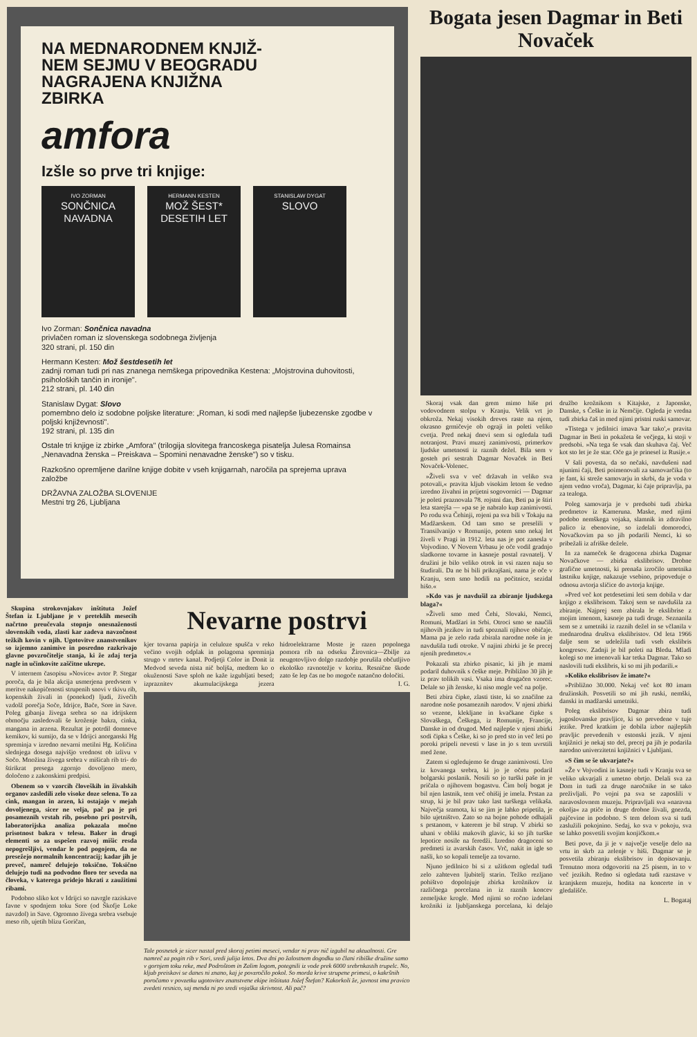NA MEDNARODNEM KNJIŽ-
NEM SEJMU V BEOGRADU
NAGRAJENA KNJIŽNA
ZBIRKA
amfora
Izšle so prve tri knjige:
IVO ZORMAN
SONČNICA NAVADNA
HERMANN KESTEN
MOŽ ŠEST* DESETIH LET
STANISLAW DYGAT
SLOVO
Ivo Zorman: Sončnica navadna
privlačen roman iz slovenskega sodobnega življenja
320 strani, pl. 150 din
Hermann Kesten: Mož šestdesetih let
zadnji roman tudi pri nas znanega nemškega pripovednika Kestena: „Mojstrovina duhovitosti, psiholoških tančin in ironije".
212 strani, pl. 140 din
Stanislaw Dygat: Slovo
pomembno delo iz sodobne poljske literature: „Roman, ki sodi med najlepše ljubezenske zgodbe v poljski književnosti".
192 strani, pl. 135 din
Ostale tri knjige iz zbirke „Amfora" (trilogija slovitega francoskega pisatelja Julesa Romainsa „Nenavadna ženska – Preiskava – Spomini nenavadne ženske") so v tisku.
Razkošno opremljene darilne knjige dobite v vseh knjigarnah, naročila pa sprejema uprava založbe
DRŽAVNA ZALOŽBA SLOVENIJE
Mestni trg 26, Ljubljana
Bogata jesen Dagmar in Beti Novaček
Skoraj vsak dan grem mimo hiše pri vodovodnem stolpu v Kranju. Velik vrt jo obkroža. Nekaj visokih dreves raste na njem, okrasno grmičevje ob ograji in poleti veliko cvetja. Pred nekaj dnevi sem si ogledala tudi notranjost. Pravi muzej zanimivosti, primerkov ljudske umetnosti iz raznih dežel. Bila sem v gosteh pri sestrah Dagmar Novaček in Beti Novaček-Volenec.
»Živeli sva v več državah in veliko sva potovali,« pravita kljub visokim letom še vedno izredno živahni in prijetni sogovornici — Dagmar je poleti praznovala 78. rojstni dan, Beti pa je štiri leta starejša — »pa se je nabralo kup zanimivosti. Po rodu sva Čehinji, rojeni pa sva bili v Tokaju na Madžarskem. Od tam smo se preselili v Transilvanijo v Romunijo, potem smo nekaj let živeli v Pragi in 1912. leta nas je pot zanesla v Vojvodino. V Novem Vrbasu je oče vodil gradnjo sladkorne tovarne in kasneje postal ravnatelj. V družini je bilo veliko otrok in vsi razen naju so študirali. Da ne bi bili prikrajšani, nama je oče v Kranju, sem smo hodili na počitnice, sezidal hišo.«
»Kdo vas je navdušil za zbiranje ljudskega blaga?«
»Živeli smo med Čehi, Slovaki, Nemci, Romuni, Madžari in Srbi. Otroci smo se naučili njihovih jezikov in tudi spoznali njihove običaje. Mama pa je zelo rada zbirala narodne noše in je navdušila tudi otroke. V najini zbirki je še precej njenih predmetov.«
Pokazali sta zbirko pisanic, ki jih je mami podaril duhovnik s češke meje. Približno 30 jih je iz prav tolikih vasi. Vsaka ima drugačen vzorec. Delale so jih ženske, ki niso mogle več na polje.
Beti zbira čipke, zlasti tiste, ki so značilne za narodne noše posameznih narodov. V njeni zbirki so vezene, klekljane in kvačkane čipke s Slovaškega, Češkega, iz Romunije, Francije, Danske in od drugod. Med najlepše v njeni zbirki sodi čipka s Češke, ki so jo pred sto in več leti po poroki pripeli nevesti v lase in jo s tem uvrstili med žene.
Zatem si ogledujemo še druge zanimivosti. Uro iz kovanega srebra, ki jo je očetu podaril bolgarski poslanik. Nosili so jo turški paše in je pričala o njihovem bogastvu. Čim bolj bogat je bil njen lastnik, tem več ohišij je imela. Prstan za strup, ki je bil prav tako last turškega velikaša. Največja sramota, ki se jim je lahko pripetila, je bilo ujetništvo. Zato so na bojne pohode odhajali s prstanom, v katerem je bil strup. V zbirki so uhani v obliki makovih glavic, ki so jih turške lepotice nosile na feredži. Izredno dragoceni so predmeti iz avarskih časov. Vrč, nakit in igle so našli, ko so kopali temelje za tovarno.
Njuno jedilnico bi si z užitkom ogledal tudi zelo zahteven ljubitelj starin. Težko rezljano pohištvo dopolnjuje zbirka krožnikov iz različnega porcelana in iz raznih koncev zemeljske krogle. Med njimi so ročno izdelani krožniki iz ljubljanskega porcelana, ki delajo družbo krožnikom s Kitajske, z Japonske, Danske, s Češke in iz Nemčije. Ogleda je vredna tudi zbirka čaš in med njimi pristni ruski samovar.
»Tistega v jedilnici imava 'kar tako',« pravita Dagmar in Beti in pokažeta še večjega, ki stoji v predsobi. »Na tega še vsak dan skuhava čaj. Več kot sto let je že star. Oče ga je prinesel iz Rusije.«
V šali povesta, da so nečaki, navdušeni nad njunimi čaji, Beti poimenovali za samovarčika (to je fant, ki streže samovarju in skrbi, da je voda v njem vedno vroča), Dagmar, ki čaje pripravlja, pa za tealoga.
Poleg samovarja je v predsobi tudi zbirka predmetov iz Kameruna. Maske, med njimi podobo nemškega vojaka, slamnik in zdravilno palico iz ebenovine, so izdelali domorodci, Novačkovim pa so jih podarili Nemci, ki so pribežali iz afriške dežele.
In za nameček še dragocena zbirka Dagmar Novačkove — zbirka ekslibrisov. Drobne grafične umetnosti, ki prenaša izročilo umetnika lastniku knjige, nakazuje vsebino, pripoveduje o odnosu avtorja sličice do avtorja knjige.
»Pred več kot petdesetimi leti sem dobila v dar knjigo z ekslibrisom. Takoj sem se navdušila za zbiranje. Najprej sem zbirala le ekslibrise z mojim imenom, kasneje pa tudi druge. Seznanila sem se z umetniki iz raznih dežel in se včlanila v mednarodna društva ekslibristov. Od leta 1966 dalje sem se udeležila tudi vseh ekslibris kongresov. Zadnji je bil poleti na Bledu. Mladi kolegi so me imenovali kar tetka Dagmar. Tako so naslovili tudi ekslibris, ki so mi jih podarili.«
»Koliko ekslibrisov že imate?«
»Približno 30.000. Nekaj več kot 80 imam družinskih. Posvetili so mi jih ruski, nemški, danski in madžarski umetniki.
Poleg ekslibrisov Dagmar zbira tudi jugoslovanske pravljice, ki so prevedene v tuje jezike. Pred kratkim je dobila izbor najlepših pravljic prevedenih v estonski jezik. V njeni knjižnici je nekaj sto del, precej pa jih je podarila narodno univerzitetni knjižnici v Ljubljani.
»S čim se še ukvarjate?«
»Že v Vojvodini in kasneje tudi v Kranju sva se veliko ukvarjali z umetno obrtjo. Delali sva za Dom in tudi za druge naročnike in se tako preživljali. Po vojni pa sva se zaposlili v naravoslovnem muzeju. Pripravljali sva »naravna okolja« za ptiče in druge drobne živali, gnezda, pajčevine in podobno. S tem delom sva si tudi zaslužili pokojnino. Sedaj, ko sva v pokoju, sva se lahko posvetili svojim konjičkom.«
Beti pove, da ji je v največje veselje delo na vrtu in skrb za zelenje v hiši. Dagmar se je posvetila zbiranju ekslibrisov in dopisovanju. Trenutno mora odgovoriti na 25 pisem, in to v več jezikih. Redno si ogledata tudi razstave v kranjskem muzeju, hodita na koncerte in v gledališče.
L. Bogataj
Skupina strokovnjakov inštituta Jožef Štefan iz Ljubljane je v preteklih mesecih načrtno preučevala stopnjo onesnaženosti slovenskih voda, zlasti kar zadeva navzočnost težkih kovin v njih. Ugotovitve znanstvenikov so izjemno zanimive in posredno razkrivajo glavne povzročitelje stanja, ki že zdaj terja nagle in učinkovite zaščitne ukrepe.
V internem časopisu »Novice« avtor P. Stegar poroča, da je bila akcija usmerjena predvsem v meritve nakopičenosti strupenih snovi v tkivu rib, kopenskih živali in (ponekod) ljudi, živečih vzdolž porečja Soče, Idrijce, Bače, Sore in Save. Poleg gibanja živega srebra so na idrijskem območju zasledovali še kroženje bakra, cinka, mangana in arzena. Rezultat je potrdil domneve kemikov, ki sumijo, da se v Idrijci anorganski Hg spreminja v izredno nevarni metilni Hg. Količina slednjega dosega najvišjo vrednost ob izlivu v Sočo. Množina živega srebra v mišicah rib tri- do štirikrat presega zgornjo dovoljeno mero, določeno z zakonskimi predpisi.
Obenem so v vzorcih človeških in živalskih organov zasledili zelo visoke doze selena. To za cink, mangan in arzen, ki ostajajo v mejah dovoljenega, sicer ne velja, pač pa je pri posameznih vrstah rib, posebno pri postrvih, laboratorijska analiza pokazala močno prisotnost bakra v telesu. Baker in drugi elementi so za uspešen razvoj mišic resda nepogrešljivi, vendar le pod pogojem, da ne presežejo normalnih koncentracij; kadar jih je preveč, namreč delujejo toksično. Toksično delujejo tudi na podvodno floro ter seveda na človeka, v katerega pridejo hkrati z zaužitimi ribami.
Podobno sliko kot v Idrijci so navrgle raziskave favne v spodnjem toku Sore (od Škofje Loke navzdol) in Save. Ogromno živega srebra vsebuje meso rib, ujetih blizu Goričan,
Nevarne postrvi
kjer tovarna papirja in celuloze spušča v reko večino svojih odplak in polagoma spreminja strugo v mrtev kanal. Podjetji Color in Donit iz Medvod seveda nista nič boljša, medtem ko o okuženosti Save sploh ne kaže izgubljati besed; izpraznitev akumulacijskega jezera hidroelektrarne Moste je razen popolnega pomora rib na odseku Žirovnica—Zbilje za neugotovljivo dolgo razdobje porušila občutljivo ekološko ravnotežje v koritu. Resnične škode zato še lep čas ne bo mogoče natančno določiti. I. G.
Tale posnetek je sicer nastal pred skoraj petimi meseci, vendar ni prav nič izgubil na aktualnosti. Gre namreč za pogin rib v Sori, sredi julija letos. Dva dni po žalostnem dogodku so člani ribiške družine samo v gornjem toku reke, med Podroštom in Zalim logom, potegnili iz vode prek 6000 srebrnkastih trupelc. No, kljub preiskavi se danes ni znano, kaj je povzročilo pokol. So morda krive strupene primesi, o kakršnih poročamo v povzetku ugotovitev znanstvene ekipe inštituta Jožef Štefan? Kakorkoli že, javnost ima pravico zvedeti resnico, saj menda ni po sredi vojaška skrivnost. Ali pač?